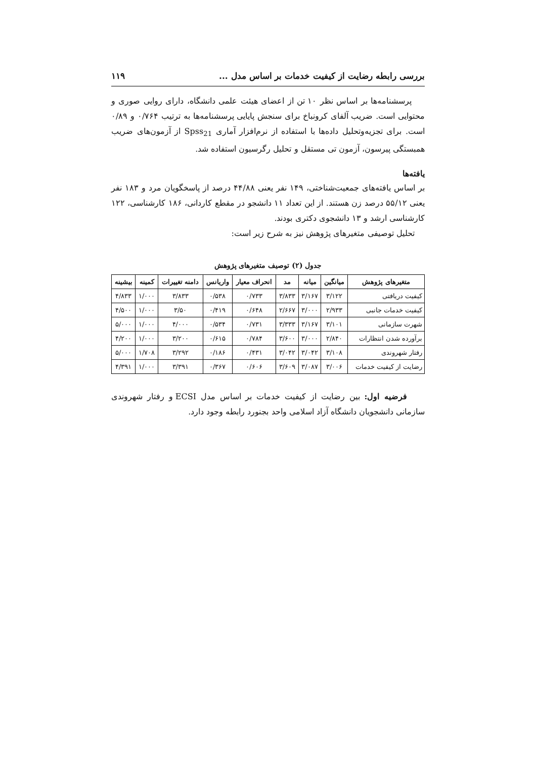بررسی رابطه رضایت از کیفیت خدمات بر اساس مدل ... ۱۱۹
پرسشنامه‌ها بر اساس نظر ۱۰ تن از اعضای هیئت علمی دانشگاه، دارای روایی صوری و محتوایی است. ضریب آلفای کرونباخ برای سنجش پایایی پرسشنامه‌ها به ترتیب ۰/۷۶۴ و ۰/۸۹ است. برای تجزیه‌وتحلیل داده‌ها با استفاده از نرم‌افزار آماری Spss<sub>21</sub> از آزمون‌های ضریب همبستگی پیرسون، آزمون تی مستقل و تحلیل رگرسیون استفاده شد.
یافته‌ها
بر اساس یافته‌های جمعیت‌شناختی، ۱۴۹ نفر یعنی ۴۴/۸۸ درصد از پاسخگویان مرد و ۱۸۳ نفر یعنی ۵۵/۱۲ درصد زن هستند. از این تعداد ۱۱ دانشجو در مقطع کاردانی، ۱۸۶ کارشناسی، ۱۲۲ کارشناسی ارشد و ۱۳ دانشجوی دکتری بودند.
تحلیل توصیفی متغیرهای پژوهش نیز به شرح زیر است:
جدول (۲) توصیف متغیرهای پژوهش
| متغیرهای پژوهش | میانگین | میانه | مد | انحراف معیار | واریانس | دامنه تغییرات | کمینه | بیشینه |
| --- | --- | --- | --- | --- | --- | --- | --- | --- |
| کیفیت دریافتی | ۳/۱۲۲ | ۳/۱۶۷ | ۳/۸۳۳ | ۰/۷۳۳ | ۰/۵۳۸ | ۳/۸۳۳ | ۱/۰۰۰ | ۴/۸۳۳ |
| کیفیت خدمات جانبی | ۲/۹۳۳ | ۳/۰۰۰ | ۲/۶۶۷ | ۰/۶۴۸ | ۰/۴۱۹ | ۳/۵۰ | ۱/۰۰۰ | ۴/۵۰۰ |
| شهرت سازمانی | ۳/۱۰۱ | ۳/۱۶۷ | ۳/۳۳۳ | ۰/۷۳۱ | ۰/۵۳۴ | ۴/۰۰۰ | ۱/۰۰۰ | ۵/۰۰۰ |
| برآورده شدن انتظارات | ۲/۸۴۰ | ۳/۰۰۰ | ۳/۶۰۰ | ۰/۷۸۴ | ۰/۶۱۵ | ۳/۲۰۰ | ۱/۰۰۰ | ۴/۲۰۰ |
| رفتار شهروندی | ۳/۱۰۸ | ۳/۰۴۲ | ۳/۰۴۲ | ۰/۴۳۱ | ۰/۱۸۶ | ۳/۲۹۲ | ۱/۷۰۸ | ۵/۰۰۰ |
| رضایت از کیفیت خدمات | ۳/۰۰۶ | ۳/۰۸۷ | ۳/۶۰۹ | ۰/۶۰۶ | ۰/۳۶۷ | ۳/۳۹۱ | ۱/۰۰۰ | ۴/۳۹۱ |
فرضیه اول: بین رضایت از کیفیت خدمات بر اساس مدل ECSI و رفتار شهروندی سازمانی دانشجویان دانشگاه آزاد اسلامی واحد بجنورد رابطه وجود دارد.